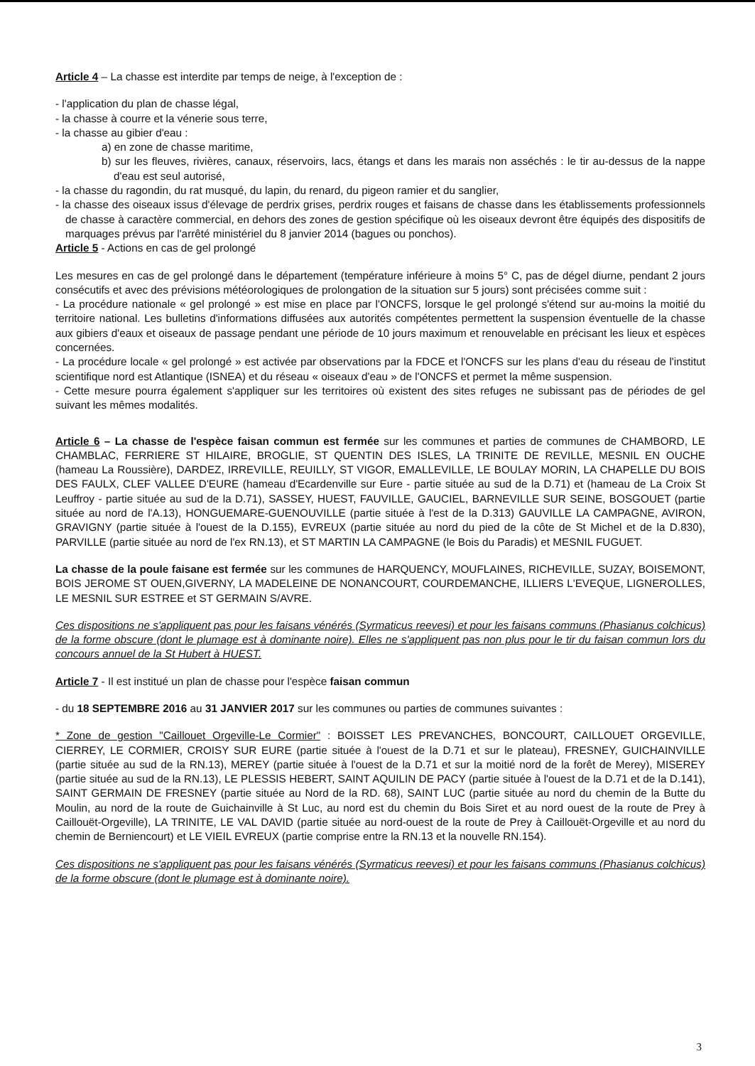Article 4 – La chasse est interdite par temps de neige, à l'exception de :
- l'application du plan de chasse légal,
- la chasse à courre et la vénerie sous terre,
- la chasse au gibier d'eau :
a) en zone de chasse maritime,
b) sur les fleuves, rivières, canaux, réservoirs, lacs, étangs et dans les marais non asséchés : le tir au-dessus de la nappe d'eau est seul autorisé,
- la chasse du ragondin, du rat musqué, du lapin, du renard, du pigeon ramier et du sanglier,
- la chasse des oiseaux issus d'élevage de perdrix grises, perdrix rouges et faisans de chasse dans les établissements professionnels de chasse à caractère commercial, en dehors des zones de gestion spécifique où les oiseaux devront être équipés des dispositifs de marquages prévus par l'arrêté ministériel du 8 janvier 2014 (bagues ou ponchos).
Article 5 - Actions en cas de gel prolongé
Les mesures en cas de gel prolongé dans le département (température inférieure à moins 5° C, pas de dégel diurne, pendant 2 jours consécutifs et avec des prévisions météorologiques de prolongation de la situation sur 5 jours) sont précisées comme suit :
- La procédure nationale « gel prolongé » est mise en place par l'ONCFS, lorsque le gel prolongé s'étend sur au-moins la moitié du territoire national. Les bulletins d'informations diffusées aux autorités compétentes permettent la suspension éventuelle de la chasse aux gibiers d'eaux et oiseaux de passage pendant une période de 10 jours maximum et renouvelable en précisant les lieux et espèces concernées.
- La procédure locale « gel prolongé » est activée par observations par la FDCE et l'ONCFS sur les plans d'eau du réseau de l'institut scientifique nord est Atlantique (ISNEA) et du réseau « oiseaux d'eau » de l'ONCFS et permet la même suspension.
- Cette mesure pourra également s'appliquer sur les territoires où existent des sites refuges ne subissant pas de périodes de gel suivant les mêmes modalités.
Article 6 – La chasse de l'espèce faisan commun est fermée sur les communes et parties de communes de CHAMBORD, LE CHAMBLAC, FERRIERE ST HILAIRE, BROGLIE, ST QUENTIN DES ISLES, LA TRINITE DE REVILLE, MESNIL EN OUCHE (hameau La Roussière), DARDEZ, IRREVILLE, REUILLY, ST VIGOR, EMALLEVILLE, LE BOULAY MORIN, LA CHAPELLE DU BOIS DES FAULX, CLEF VALLEE D'EURE (hameau d'Ecardenville sur Eure - partie située au sud de la D.71) et (hameau de La Croix St Leuffroy - partie située au sud de la D.71), SASSEY, HUEST, FAUVILLE, GAUCIEL, BARNEVILLE SUR SEINE, BOSGOUET (partie située au nord de l'A.13), HONGUEMARE-GUENOUVILLE (partie située à l'est de la D.313) GAUVILLE LA CAMPAGNE, AVIRON, GRAVIGNY (partie située à l'ouest de la D.155), EVREUX (partie située au nord du pied de la côte de St Michel et de la D.830), PARVILLE (partie située au nord de l'ex RN.13), et ST MARTIN LA CAMPAGNE (le Bois du Paradis) et MESNIL FUGUET.
La chasse de la poule faisane est fermée sur les communes de HARQUENCY, MOUFLAINES, RICHEVILLE, SUZAY, BOISEMONT, BOIS JEROME ST OUEN,GIVERNY, LA MADELEINE DE NONANCOURT, COURDEMANCHE, ILLIERS L'EVEQUE, LIGNEROLLES, LE MESNIL SUR ESTREE et ST GERMAIN S/AVRE.
Ces dispositions ne s'appliquent pas pour les faisans vénérés (Syrmaticus reevesi) et pour les faisans communs (Phasianus colchicus) de la forme obscure (dont le plumage est à dominante noire). Elles ne s'appliquent pas non plus pour le tir du faisan commun lors du concours annuel de la St Hubert à HUEST.
Article 7 - Il est institué un plan de chasse pour l'espèce faisan commun
- du 18 SEPTEMBRE 2016 au 31 JANVIER 2017 sur les communes ou parties de communes suivantes :
* Zone de gestion "Caillouet Orgeville-Le Cormier" : BOISSET LES PREVANCHES, BONCOURT, CAILLOUET ORGEVILLE, CIERREY, LE CORMIER, CROISY SUR EURE (partie située à l'ouest de la D.71 et sur le plateau), FRESNEY, GUICHAINVILLE (partie située au sud de la RN.13), MEREY (partie située à l'ouest de la D.71 et sur la moitié nord de la forêt de Merey), MISEREY (partie située au sud de la RN.13), LE PLESSIS HEBERT, SAINT AQUILIN DE PACY (partie située à l'ouest de la D.71 et de la D.141), SAINT GERMAIN DE FRESNEY (partie située au Nord de la RD. 68), SAINT LUC (partie située au nord du chemin de la Butte du Moulin, au nord de la route de Guichainville à St Luc, au nord est du chemin du Bois Siret et au nord ouest de la route de Prey à Caillouët-Orgeville), LA TRINITE, LE VAL DAVID (partie située au nord-ouest de la route de Prey à Caillouët-Orgeville et au nord du chemin de Berniencourt) et LE VIEIL EVREUX (partie comprise entre la RN.13 et la nouvelle RN.154).
Ces dispositions ne s'appliquent pas pour les faisans vénérés (Syrmaticus reevesi) et pour les faisans communs (Phasianus colchicus) de la forme obscure (dont le plumage est à dominante noire).
3